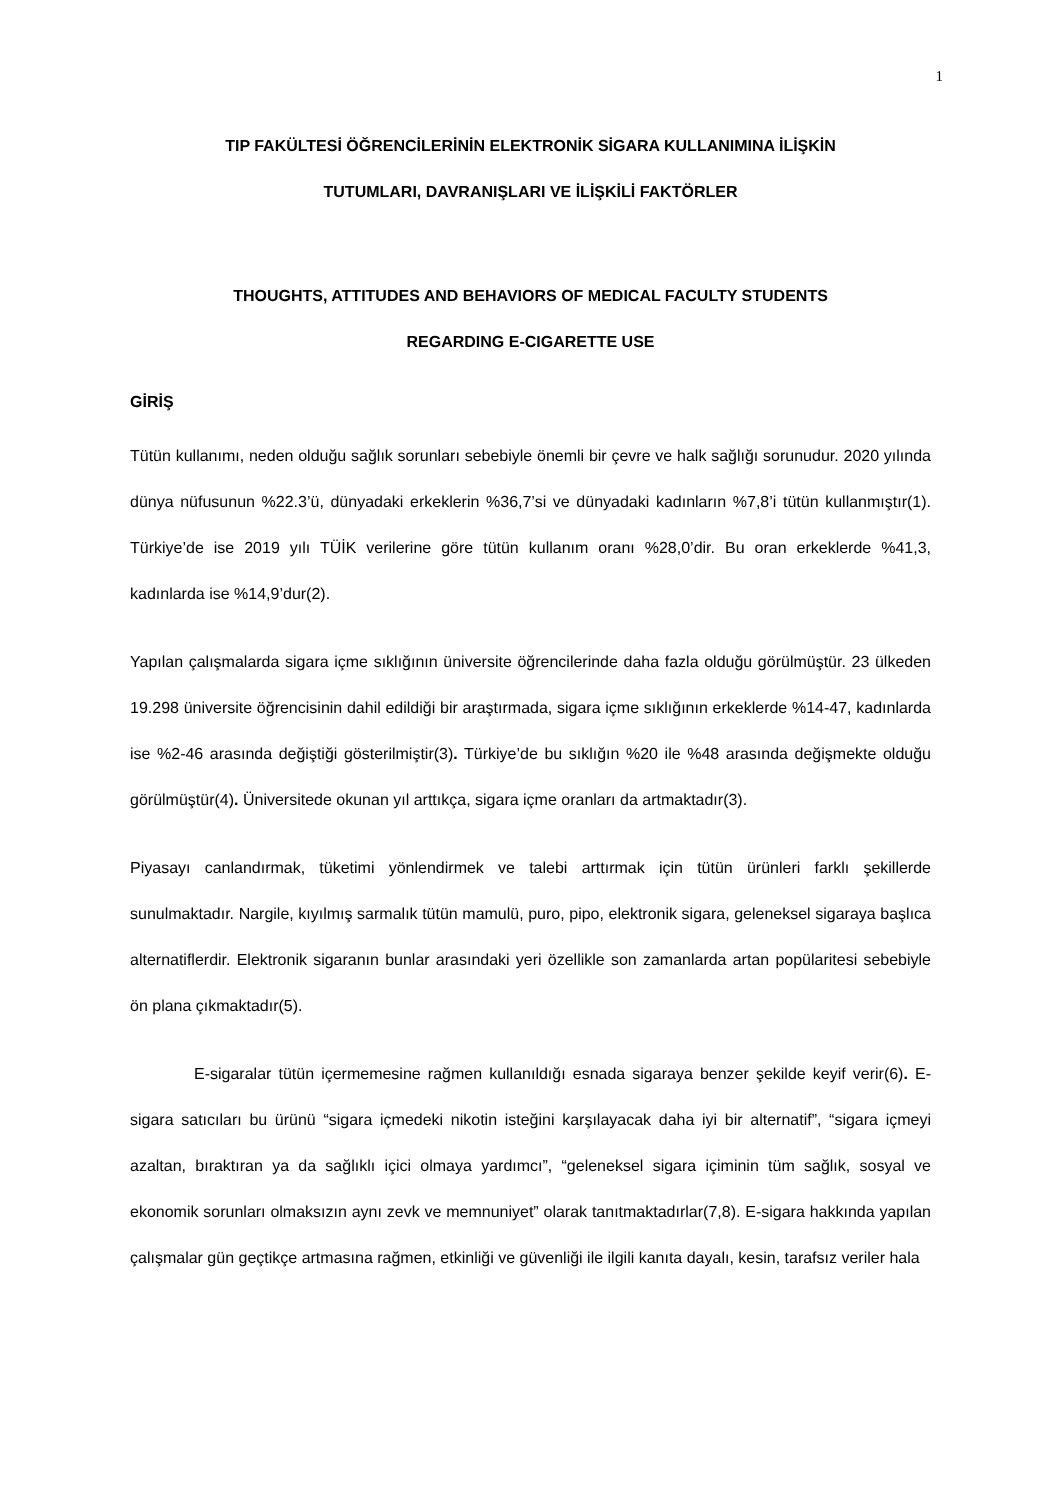1
TIP FAKÜLTESİ ÖĞRENCİLERİNİN ELEKTRONİK SİGARA KULLANIMINA İLİŞKİN
TUTUMLARI, DAVRANIŞLARI VE İLİŞKİLİ FAKTÖRLER
THOUGHTS, ATTITUDES AND BEHAVIORS OF MEDICAL FACULTY STUDENTS
REGARDING E-CIGARETTE USE
GİRİŞ
Tütün kullanımı, neden olduğu sağlık sorunları sebebiyle önemli bir çevre ve halk sağlığı sorunudur. 2020 yılında dünya nüfusunun %22.3’ü, dünyadaki erkeklerin %36,7’si ve dünyadaki kadınların %7,8’i tütün kullanmıştır(1). Türkiye’de ise 2019 yılı TÜİK verilerine göre tütün kullanım oranı %28,0’dir. Bu oran erkeklerde %41,3, kadınlarda ise %14,9’dur(2).
Yapılan çalışmalarda sigara içme sıklığının üniversite öğrencilerinde daha fazla olduğu görülmüştür. 23 ülkeden 19.298 üniversite öğrencisinin dahil edildiği bir araştırmada, sigara içme sıklığının erkeklerde %14-47, kadınlarda ise %2-46 arasında değiştiği gösterilmiştir(3). Türkiye’de bu sıklığın %20 ile %48 arasında değişmekte olduğu görülmüştür(4). Üniversitede okunan yıl arttıkça, sigara içme oranları da artmaktadır(3).
Piyasayı canlandırmak, tüketimi yönlendirmek ve talebi arttırmak için tütün ürünleri farklı şekillerde sunulmaktadır. Nargile, kıyılmış sarmalık tütün mamulü, puro, pipo, elektronik sigara, geleneksel sigaraya başlıca alternatiflerdir. Elektronik sigaranın bunlar arasındaki yeri özellikle son zamanlarda artan popülaritesi sebebiyle ön plana çıkmaktadır(5).
E-sigaralar tütün içermemesine rağmen kullanıldığı esnada sigaraya benzer şekilde keyif verir(6). E-sigara satıcıları bu ürünü “sigara içmedeki nikotin isteğini karşılayacak daha iyi bir alternatif”, “sigara içmeyi azaltan, bıraktıran ya da sağlıklı içici olmaya yardımcı”, “geleneksel sigara içiminin tüm sağlık, sosyal ve ekonomik sorunları olmaksızın aynı zevk ve memnuniyet” olarak tanıtmaktadırlar(7,8). E-sigara hakkında yapılan çalışmalar gün geçtikçe artmasına rağmen, etkinliği ve güvenliği ile ilgili kanıta dayalı, kesin, tarafsız veriler hala